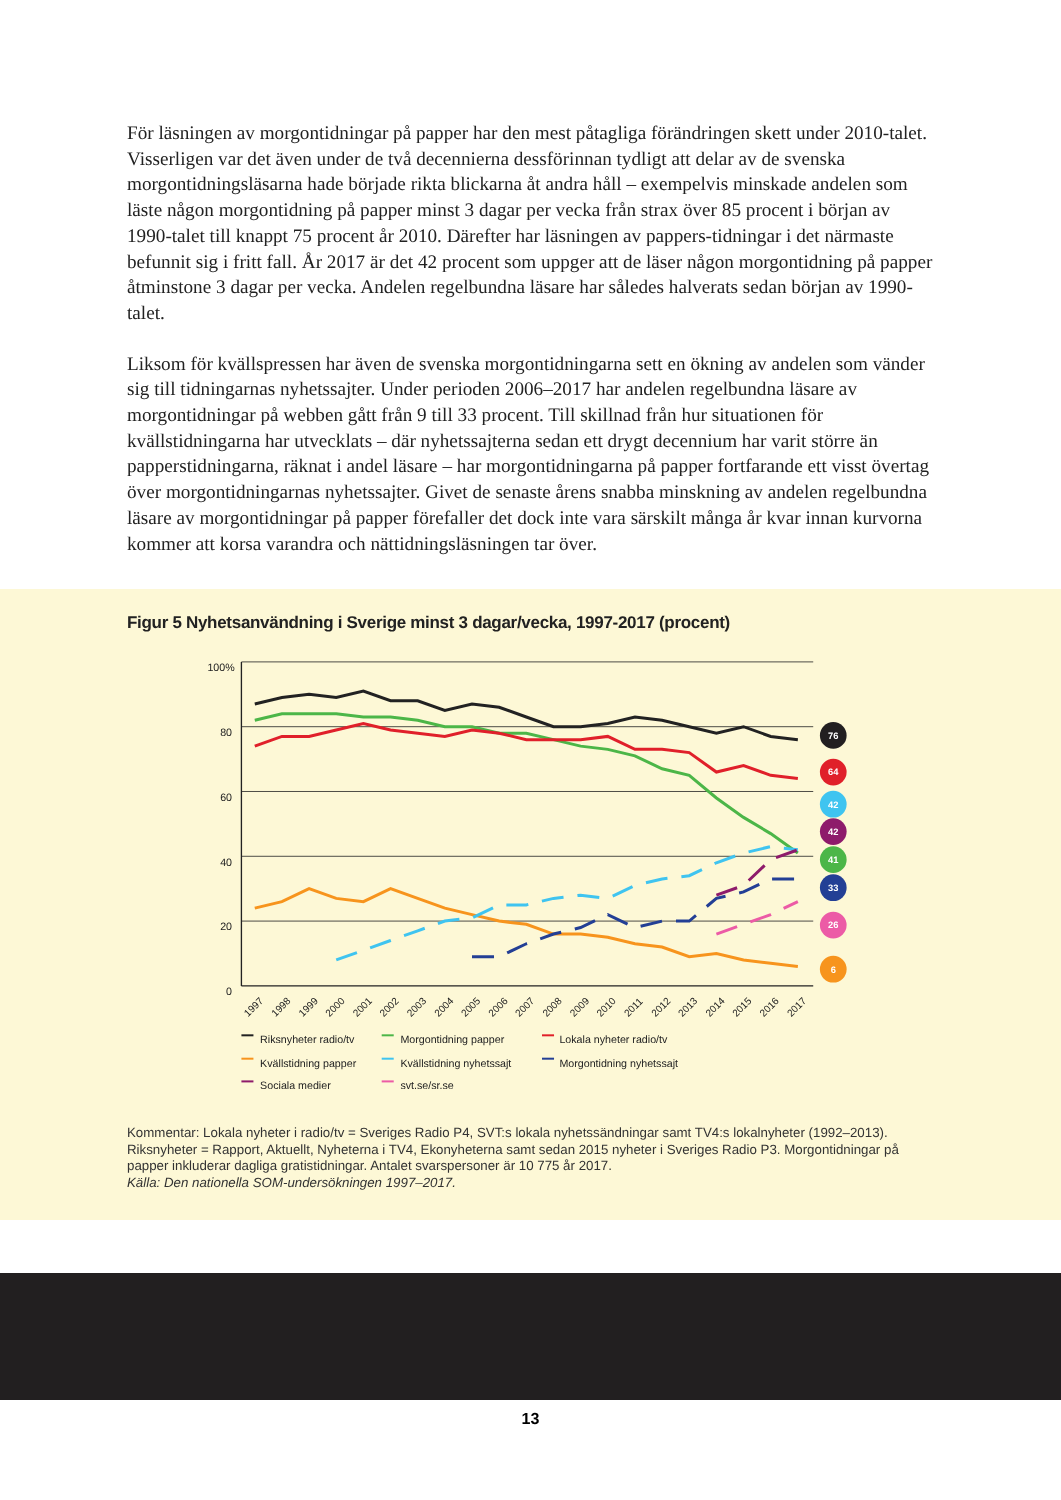För läsningen av morgontidningar på papper har den mest påtagliga förändringen skett under 2010-talet. Visserligen var det även under de två decennierna dessförinnan tydligt att delar av de svenska morgontidningsläsarna hade började rikta blickarna åt andra håll – exempelvis minskade andelen som läste någon morgontidning på papper minst 3 dagar per vecka från strax över 85 procent i början av 1990-talet till knappt 75 procent år 2010. Därefter har läsningen av pappers-tidningar i det närmaste befunnit sig i fritt fall. År 2017 är det 42 procent som uppger att de läser någon morgontidning på papper åtminstone 3 dagar per vecka. Andelen regelbundna läsare har således halverats sedan början av 1990-talet.
Liksom för kvällspressen har även de svenska morgontidningarna sett en ökning av andelen som vänder sig till tidningarnas nyhetssajter. Under perioden 2006–2017 har andelen regelbundna läsare av morgontidningar på webben gått från 9 till 33 procent. Till skillnad från hur situationen för kvällstidningarna har utvecklats – där nyhetssajterna sedan ett drygt decennium har varit större än papperstidningarna, räknat i andel läsare – har morgontidningarna på papper fortfarande ett visst övertag över morgontidningarnas nyhetssajter. Givet de senaste årens snabba minskning av andelen regelbundna läsare av morgontidningar på papper förefaller det dock inte vara särskilt många år kvar innan kurvorna kommer att korsa varandra och nättidningsläsningen tar över.
Figur 5 Nyhetsanvändning i Sverige minst 3 dagar/vecka, 1997-2017 (procent)
100%
80
60
40
20
0
1997
1998
1999
2000
2001
2002
2003
2004
2005
2006
2007
2008
2009
2010
2011
2012
2013
2014
2015
2016
2017
76
64
42
42
41
33
26
6
Riksnyheter radio/tv
Morgontidning papper
Lokala nyheter radio/tv
Kvällstidning papper
Kvällstidning nyhetssajt
Morgontidning nyhetssajt
Sociala medier
svt.se/sr.se
Kommentar: Lokala nyheter i radio/tv = Sveriges Radio P4, SVT:s lokala nyhetssändningar samt TV4:s lokalnyheter (1992–2013). Riksnyheter = Rapport, Aktuellt, Nyheterna i TV4, Ekonyheterna samt sedan 2015 nyheter i Sveriges Radio P3. Morgontidningar på papper inkluderar dagliga gratistidningar. Antalet svarspersoner är 10 775 år 2017.
Källa: Den nationella SOM-undersökningen 1997–2017.
13